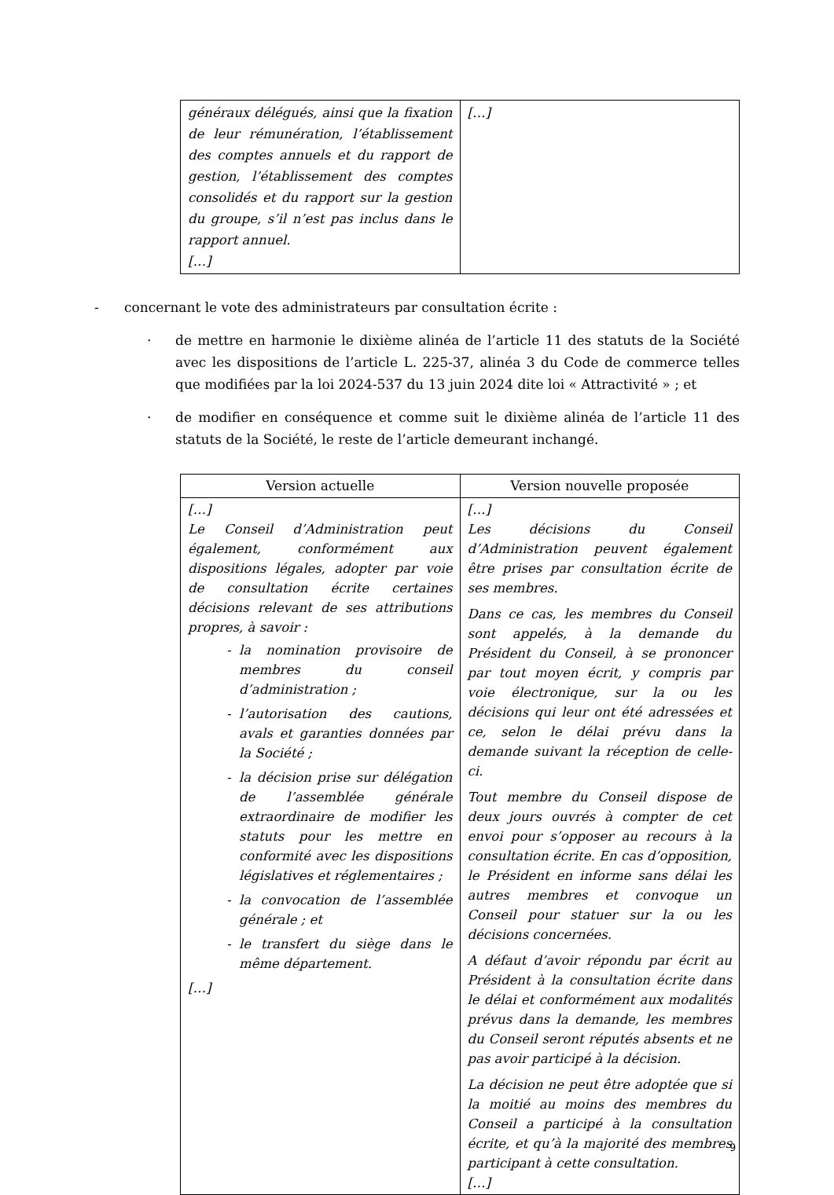| généraux délégués, ainsi que la fixation de leur rémunération, l’établissement des comptes annuels et du rapport de gestion, l’établissement des comptes consolidés et du rapport sur la gestion du groupe, s’il n’est pas inclus dans le rapport annuel. […] | […] |
- concernant le vote des administrateurs par consultation écrite :
· de mettre en harmonie le dixième alinéa de l’article 11 des statuts de la Société avec les dispositions de l’article L. 225-37, alinéa 3 du Code de commerce telles que modifiées par la loi 2024-537 du 13 juin 2024 dite loi « Attractivité » ; et
· de modifier en conséquence et comme suit le dixième alinéa de l’article 11 des statuts de la Société, le reste de l’article demeurant inchangé.
| Version actuelle | Version nouvelle proposée |
| --- | --- |
| […] Le Conseil d’Administration peut également, conformément aux dispositions légales, adopter par voie de consultation écrite certaines décisions relevant de ses attributions propres, à savoir : la nomination provisoire de membres du conseil d’administration ; l’autorisation des cautions, avals et garanties données par la Société ; la décision prise sur délégation de l’assemblée générale extraordinaire de modifier les statuts pour les mettre en conformité avec les dispositions législatives et réglementaires ; la convocation de l’assemblée générale ; et le transfert du siège dans le même département. […] | […] Les décisions du Conseil d’Administration peuvent également être prises par consultation écrite de ses membres. Dans ce cas, les membres du Conseil sont appelés, à la demande du Président du Conseil, à se prononcer par tout moyen écrit, y compris par voie électronique, sur la ou les décisions qui leur ont été adressées et ce, selon le délai prévu dans la demande suivant la réception de celle-ci. Tout membre du Conseil dispose de deux jours ouvrés à compter de cet envoi pour s’opposer au recours à la consultation écrite. En cas d’opposition, le Président en informe sans délai les autres membres et convoque un Conseil pour statuer sur la ou les décisions concernées. A défaut d’avoir répondu par écrit au Président à la consultation écrite dans le délai et conformément aux modalités prévus dans la demande, les membres du Conseil seront réputés absents et ne pas avoir participé à la décision. La décision ne peut être adoptée que si la moitié au moins des membres du Conseil a participé à la consultation écrite, et qu’à la majorité des membres participant à cette consultation. […] |
9